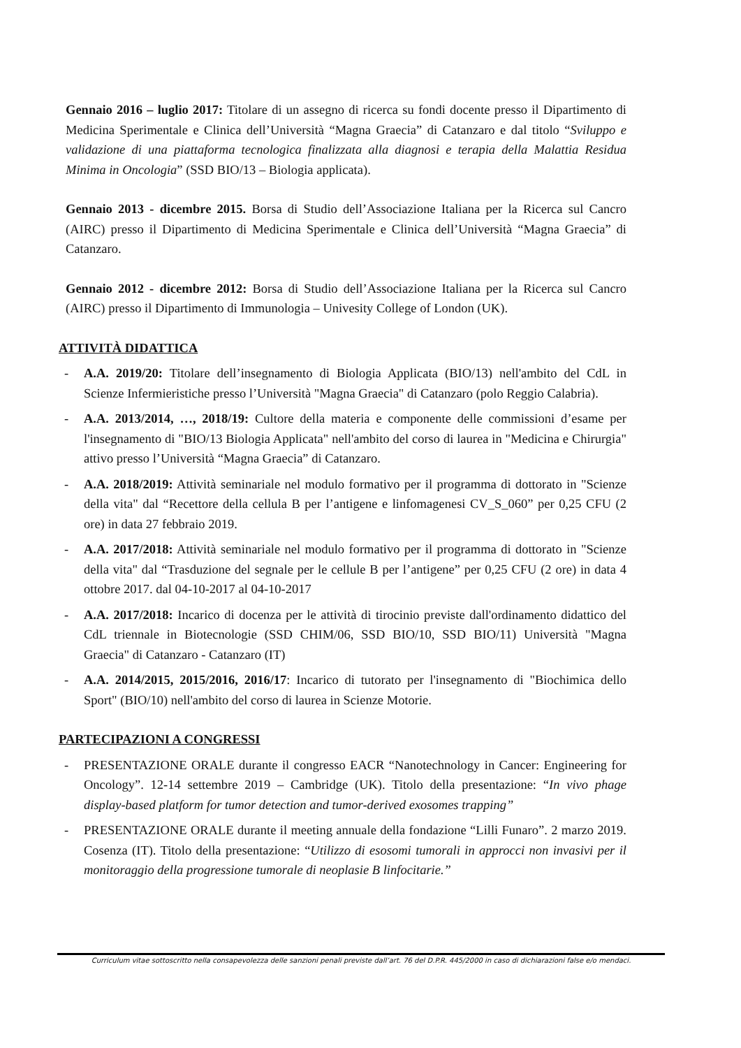Gennaio 2016 – luglio 2017: Titolare di un assegno di ricerca su fondi docente presso il Dipartimento di Medicina Sperimentale e Clinica dell’Università “Magna Graecia” di Catanzaro e dal titolo “Sviluppo e validazione di una piattaforma tecnologica finalizzata alla diagnosi e terapia della Malattia Residua Minima in Oncologia” (SSD BIO/13 – Biologia applicata).
Gennaio 2013 - dicembre 2015. Borsa di Studio dell’Associazione Italiana per la Ricerca sul Cancro (AIRC) presso il Dipartimento di Medicina Sperimentale e Clinica dell’Università “Magna Graecia” di Catanzaro.
Gennaio 2012 - dicembre 2012: Borsa di Studio dell’Associazione Italiana per la Ricerca sul Cancro (AIRC) presso il Dipartimento di Immunologia – Univesity College of London (UK).
ATTIVITÀ DIDATTICA
- A.A. 2019/20: Titolare dell’insegnamento di Biologia Applicata (BIO/13) nell'ambito del CdL in Scienze Infermieristiche presso l’Università "Magna Graecia" di Catanzaro (polo Reggio Calabria).
- A.A. 2013/2014, …, 2018/19: Cultore della materia e componente delle commissioni d’esame per l'insegnamento di "BIO/13 Biologia Applicata" nell'ambito del corso di laurea in "Medicina e Chirurgia" attivo presso l’Università “Magna Graecia” di Catanzaro.
- A.A. 2018/2019: Attività seminariale nel modulo formativo per il programma di dottorato in "Scienze della vita" dal “Recettore della cellula B per l’antigene e linfomagenesi CV_S_060” per 0,25 CFU (2 ore) in data 27 febbraio 2019.
- A.A. 2017/2018: Attività seminariale nel modulo formativo per il programma di dottorato in "Scienze della vita" dal “Trasduzione del segnale per le cellule B per l’antigene” per 0,25 CFU (2 ore) in data 4 ottobre 2017. dal 04-10-2017 al 04-10-2017
- A.A. 2017/2018: Incarico di docenza per le attività di tirocinio previste dall'ordinamento didattico del CdL triennale in Biotecnologie (SSD CHIM/06, SSD BIO/10, SSD BIO/11) Università "Magna Graecia" di Catanzaro - Catanzaro (IT)
- A.A. 2014/2015, 2015/2016, 2016/17: Incarico di tutorato per l'insegnamento di "Biochimica dello Sport" (BIO/10) nell'ambito del corso di laurea in Scienze Motorie.
PARTECIPAZIONI A CONGRESSI
- PRESENTAZIONE ORALE durante il congresso EACR “Nanotechnology in Cancer: Engineering for Oncology”. 12-14 settembre 2019 – Cambridge (UK). Titolo della presentazione: “In vivo phage display-based platform for tumor detection and tumor-derived exosomes trapping”
- PRESENTAZIONE ORALE durante il meeting annuale della fondazione “Lilli Funaro”. 2 marzo 2019. Cosenza (IT). Titolo della presentazione: “Utilizzo di esosomi tumorali in approcci non invasivi per il monitoraggio della progressione tumorale di neoplasie B linfocitarie.”
Curriculum vitae sottoscritto nella consapevolezza delle sanzioni penali previste dall’art. 76 del D.P.R. 445/2000 in caso di dichiarazioni false e/o mendaci.